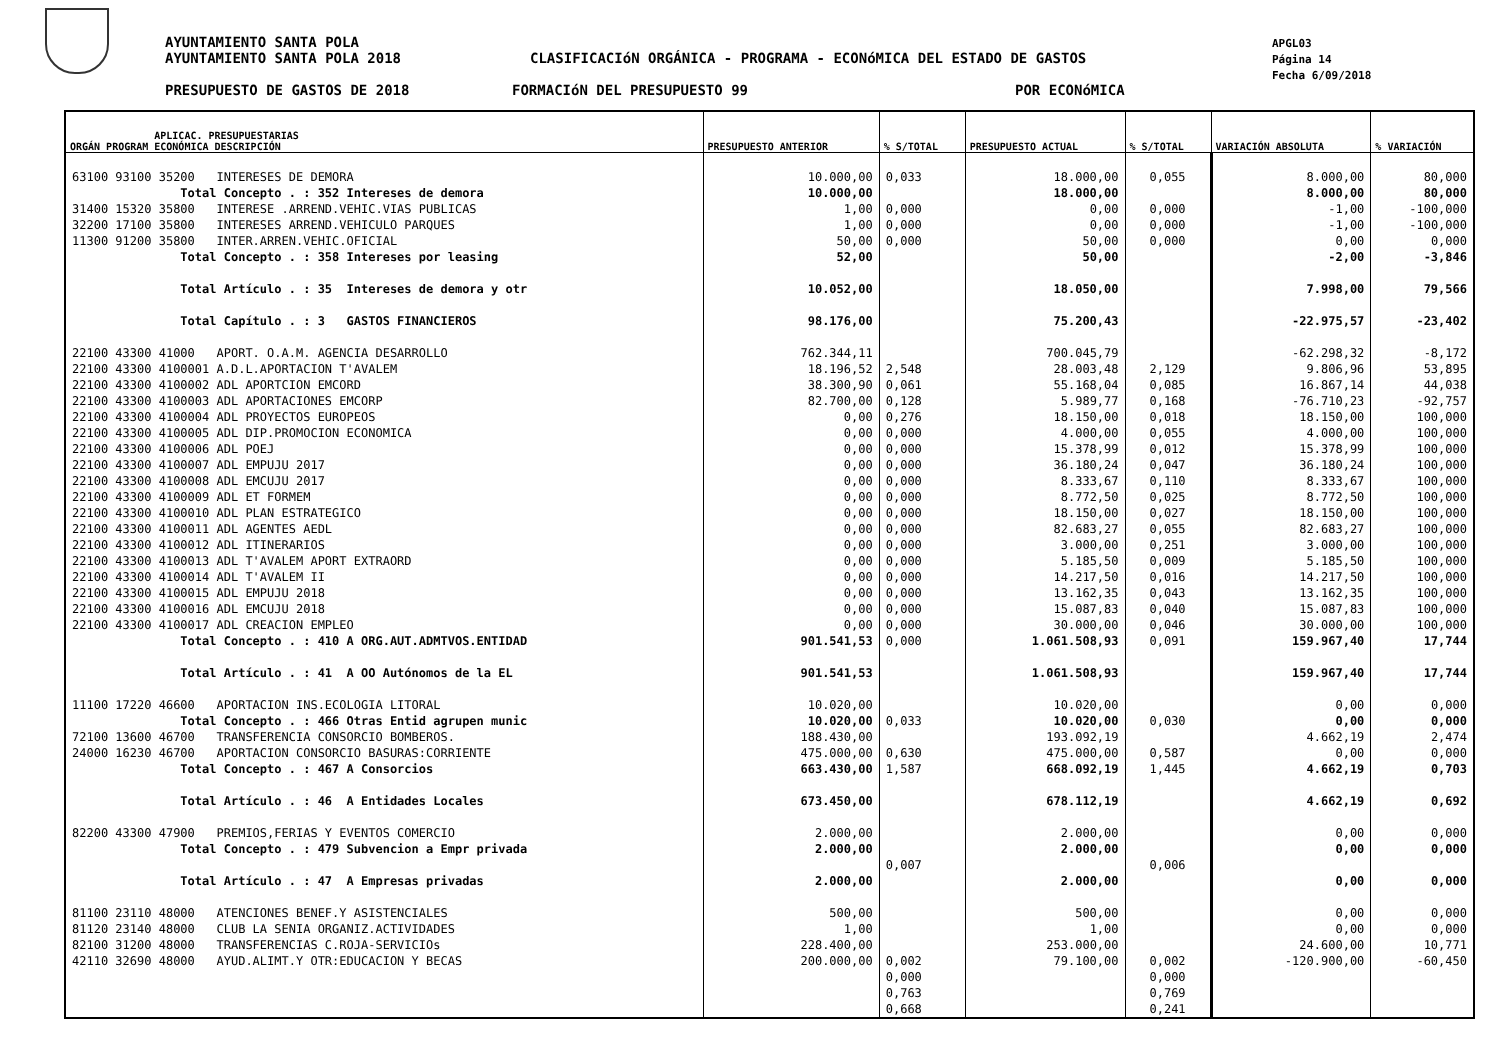AYUNTAMIENTO SANTA POLA
AYUNTAMIENTO SANTA POLA 2018
CLASIFICACIóN ORGÁNICA - PROGRAMA - ECONóMICA DEL ESTADO DE GASTOS
APGL03
Página 14
Fecha 6/09/2018
PRESUPUESTO DE GASTOS DE 2018 FORMACIóN DEL PRESUPUESTO 99 POR ECONóMICA
| APLICAC. PRESUPUESTARIAS ORGÁN PROGRAM ECONÓMICA DESCRIPCIÓN | PRESUPUESTO ANTERIOR | % S/TOTAL | PRESUPUESTO ACTUAL | % S/TOTAL | VARIACIÓN ABSOLUTA | % VARIACIÓN |
| --- | --- | --- | --- | --- | --- | --- |
| 63100 93100 35200 INTERESES DE DEMORA Total Concepto . : 352 Intereses de demora 31400 15320 35800 INTERESE .ARREND.VEHIC.VIAS PUBLICAS 32200 17100 35800 INTERESES ARREND.VEHICULO PARQUES 11300 91200 35800 INTER.ARREN.VEHIC.OFICIAL Total Concepto . : 358 Intereses por leasing Total Artículo . : 35 Intereses de demora y otr Total Capítulo . : 3 GASTOS FINANCIEROS 22100 43300 41000 APORT. O.A.M. AGENCIA DESARROLLO 22100 43300 4100001 A.D.L.APORTACION T'AVALEM 22100 43300 4100002 ADL APORTCION EMCORD 22100 43300 4100003 ADL APORTACIONES EMCORP 22100 43300 4100004 ADL PROYECTOS EUROPEOS 22100 43300 4100005 ADL DIP.PROMOCION ECONOMICA 22100 43300 4100006 ADL POEJ 22100 43300 4100007 ADL EMPUJU 2017 22100 43300 4100008 ADL EMCUJU 2017 22100 43300 4100009 ADL ET FORMEM 22100 43300 4100010 ADL PLAN ESTRATEGICO 22100 43300 4100011 ADL AGENTES AEDL 22100 43300 4100012 ADL ITINERARIOS 22100 43300 4100013 ADL T'AVALEM APORT EXTRAORD 22100 43300 4100014 ADL T'AVALEM II 22100 43300 4100015 ADL EMPUJU 2018 22100 43300 4100016 ADL EMCUJU 2018 22100 43300 4100017 ADL CREACION EMPLEO Total Concepto . : 410 A ORG.AUT.ADMTVOS.ENTIDAD Total Artículo . : 41 A OO Autónomos de la EL 11100 17220 46600 APORTACION INS.ECOLOGIA LITORAL Total Concepto . : 466 Otras Entid agrupen munic 72100 13600 46700 TRANSFERENCIA CONSORCIO BOMBEROS. 24000 16230 46700 APORTACION CONSORCIO BASURAS:CORRIENTE Total Concepto . : 467 A Consorcios Total Artículo . : 46 A Entidades Locales 82200 43300 47900 PREMIOS,FERIAS Y EVENTOS COMERCIO Total Concepto . : 479 Subvencion a Empr privada Total Artículo . : 47 A Empresas privadas 81100 23110 48000 ATENCIONES BENEF.Y ASISTENCIALES 81120 23140 48000 CLUB LA SENIA ORGANIZ.ACTIVIDADES 82100 31200 48000 TRANSFERENCIAS C.ROJA-SERVICIOs 42110 32690 48000 AYUD.ALIMT.Y OTR:EDUCACION Y BECAS | 10.000,00 10.000,00 1,00 1,00 50,00 52,00 10.052,00 98.176,00 762.344,11 18.196,52 38.300,90 82.700,00 0,00 0,00 0,00 0,00 0,00 0,00 0,00 0,00 0,00 0,00 0,00 0,00 0,00 0,00 901.541,53 901.541,53 10.020,00 10.020,00 188.430,00 475.000,00 663.430,00 673.450,00 2.000,00 2.000,00 2.000,00 500,00 1,00 228.400,00 200.000,00 | 0,033 0,000 0,000 0,000 2,548 0,061 0,128 0,276 0,000 0,000 0,000 0,000 0,000 0,000 0,000 0,000 0,000 0,000 0,000 0,000 0,000 0,000 0,033 0,630 1,587 0,007 0,002 0,000 0,763 0,668 | 18.000,00 18.000,00 0,00 0,00 50,00 50,00 18.050,00 75.200,43 700.045,79 28.003,48 55.168,04 5.989,77 18.150,00 4.000,00 15.378,99 36.180,24 8.333,67 8.772,50 18.150,00 82.683,27 3.000,00 5.185,50 14.217,50 13.162,35 15.087,83 30.000,00 1.061.508,93 1.061.508,93 10.020,00 10.020,00 193.092,19 475.000,00 668.092,19 678.112,19 2.000,00 2.000,00 2.000,00 500,00 1,00 253.000,00 79.100,00 | 0,055 0,000 0,000 0,000 2,129 0,085 0,168 0,018 0,055 0,012 0,047 0,110 0,025 0,027 0,055 0,251 0,009 0,016 0,043 0,040 0,046 0,091 0,030 0,587 1,445 0,006 0,002 0,000 0,769 0,241 | 8.000,00 8.000,00 -1,00 -1,00 0,00 -2,00 7.998,00 -22.975,57 -62.298,32 9.806,96 16.867,14 -76.710,23 18.150,00 4.000,00 15.378,99 36.180,24 8.333,67 8.772,50 18.150,00 82.683,27 3.000,00 5.185,50 14.217,50 13.162,35 15.087,83 30.000,00 159.967,40 159.967,40 0,00 0,00 4.662,19 0,00 4.662,19 4.662,19 0,00 0,00 0,00 0,00 0,00 24.600,00 -120.900,00 | 80,000 80,000 -100,000 -100,000 0,000 -3,846 79,566 -23,402 -8,172 53,895 44,038 -92,757 100,000 100,000 100,000 100,000 100,000 100,000 100,000 100,000 100,000 100,000 100,000 100,000 100,000 100,000 17,744 17,744 0,000 0,000 2,474 0,000 0,703 0,692 0,000 0,000 0,000 0,000 0,000 10,771 -60,450 |